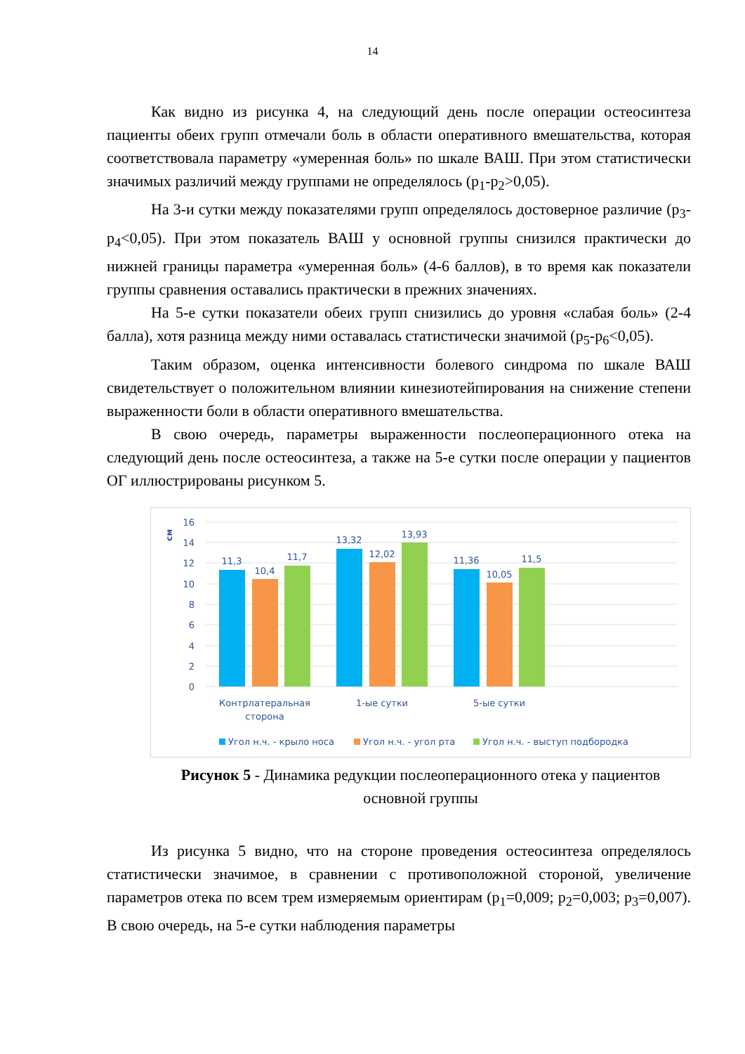14
Как видно из рисунка 4, на следующий день после операции остеосинтеза пациенты обеих групп отмечали боль в области оперативного вмешательства, которая соответствовала параметру «умеренная боль» по шкале ВАШ. При этом статистически значимых различий между группами не определялось (p<sub>1</sub>-p<sub>2</sub>>0,05).
На 3-и сутки между показателями групп определялось достоверное различие (p<sub>3</sub>-p<sub>4</sub><0,05). При этом показатель ВАШ у основной группы снизился практически до нижней границы параметра «умеренная боль» (4-6 баллов), в то время как показатели группы сравнения оставались практически в прежних значениях.
На 5-е сутки показатели обеих групп снизились до уровня «слабая боль» (2-4 балла), хотя разница между ними оставалась статистически значимой (p<sub>5</sub>-p<sub>6</sub><0,05).
Таким образом, оценка интенсивности болевого синдрома по шкале ВАШ свидетельствует о положительном влиянии кинезиотейпирования на снижение степени выраженности боли в области оперативного вмешательства.
В свою очередь, параметры выраженности послеоперационного отека на следующий день после остеосинтеза, а также на 5-е сутки после операции у пациентов ОГ иллюстрированы рисунком 5.
см
16
14
12
10
8
6
4
2
0
11,3
10,4
11,7
13,32
12,02
13,93
11,36
10,05
11,5
Контрлатеральная
сторона
1-ые сутки
5-ые сутки
Угол н.ч. - крыло носа
Угол н.ч. - угол рта
Угол н.ч. - выступ подбородка
Рисунок 5 - Динамика редукции послеоперационного отека у пациентов основной группы
Из рисунка 5 видно, что на стороне проведения остеосинтеза определялось статистически значимое, в сравнении с противоположной стороной, увеличение параметров отека по всем трем измеряемым ориентирам (p<sub>1</sub>=0,009; p<sub>2</sub>=0,003; p<sub>3</sub>=0,007). В свою очередь, на 5-е сутки наблюдения параметры